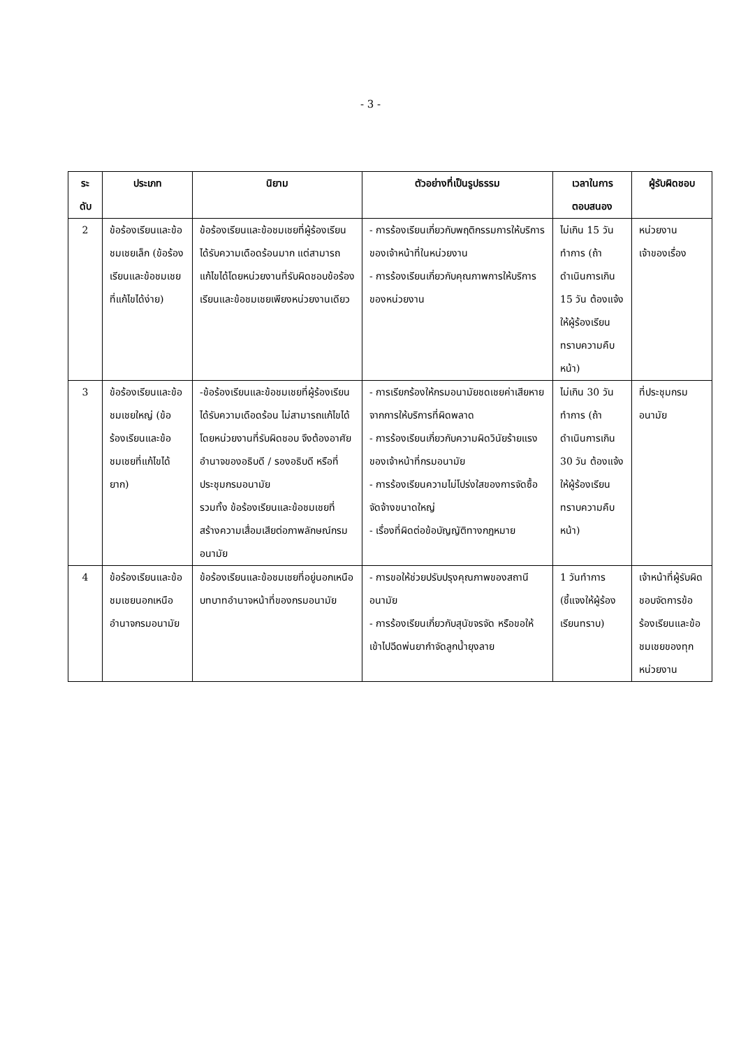- 3 -
| ระ ดับ | ประเภท | นิยาม | ตัวอย่างที่เป็นรูปธรรม | เวลาในการ ตอบสนอง | ผู้รับผิดชอบ |
| --- | --- | --- | --- | --- | --- |
| 2 | ข้อร้องเรียนและข้อชมเชยเล็ก (ข้อร้องเรียนและข้อชมเชยที่แก้ไขได้ง่าย) | ข้อร้องเรียนและข้อชมเชยที่ผู้ร้องเรียนได้รับความเดือดร้อนมาก แต่สามารถแก้ไขได้โดยหน่วยงานที่รับผิดชอบข้อร้องเรียนและข้อชมเชยเพียงหน่วยงานเดียว | - การร้องเรียนเกี่ยวกับพฤติกรรมการให้บริการของเจ้าหน้าที่ในหน่วยงาน - การร้องเรียนเกี่ยวกับคุณภาพการให้บริการของหน่วยงาน | ไม่เกิน 15 วันทำการ (ถ้าดำเนินการเกิน 15 วัน ต้องแจ้งให้ผู้ร้องเรียนทราบความคืบหน้า) | หน่วยงานเจ้าของเรื่อง |
| 3 | ข้อร้องเรียนและข้อชมเชยใหญ่ (ข้อร้องเรียนและข้อชมเชยที่แก้ไขได้ยาก) | -ข้อร้องเรียนและข้อชมเชยที่ผู้ร้องเรียนได้รับความเดือดร้อน ไม่สามารถแก้ไขได้โดยหน่วยงานที่รับผิดชอบ จึงต้องอาศัยอำนาจของอธิบดี / รองอธิบดี หรือที่ประชุมกรมอนามัย รวมทั้ง ข้อร้องเรียนและข้อชมเชยที่สร้างความเสื่อมเสียต่อภาพลักษณ์กรมอนามัย | - การเรียกร้องให้กรมอนามัยชดเชยค่าเสียหายจากการให้บริการที่ผิดพลาด - การร้องเรียนเกี่ยวกับความผิดวินัยร้ายแรงของเจ้าหน้าที่กรมอนามัย - การร้องเรียนความไม่โปร่งใสของการจัดซื้อจัดจ้างขนาดใหญ่ - เรื่องที่ผิดต่อข้อบัญญัติทางกฎหมาย | ไม่เกิน 30 วันทำการ (ถ้าดำเนินการเกิน 30 วัน ต้องแจ้งให้ผู้ร้องเรียนทราบความคืบหน้า) | ที่ประชุมกรมอนามัย |
| 4 | ข้อร้องเรียนและข้อชมเชยนอกเหนืออำนาจกรมอนามัย | ข้อร้องเรียนและข้อชมเชยที่อยู่นอกเหนือบทบาทอำนาจหน้าที่ของกรมอนามัย | - การขอให้ช่วยปรับปรุงคุณภาพของสถานีอนามัย - การร้องเรียนเกี่ยวกับสุนัขจรจัด หรือขอให้เข้าไปฉีดพ่นยากำจัดลูกน้ำยุงลาย | 1 วันทำการ (ชี้แจงให้ผู้ร้องเรียนทราบ) | เจ้าหน้าที่ผู้รับผิดชอบจัดการข้อร้องเรียนและข้อชมเชยของทุกหน่วยงาน |